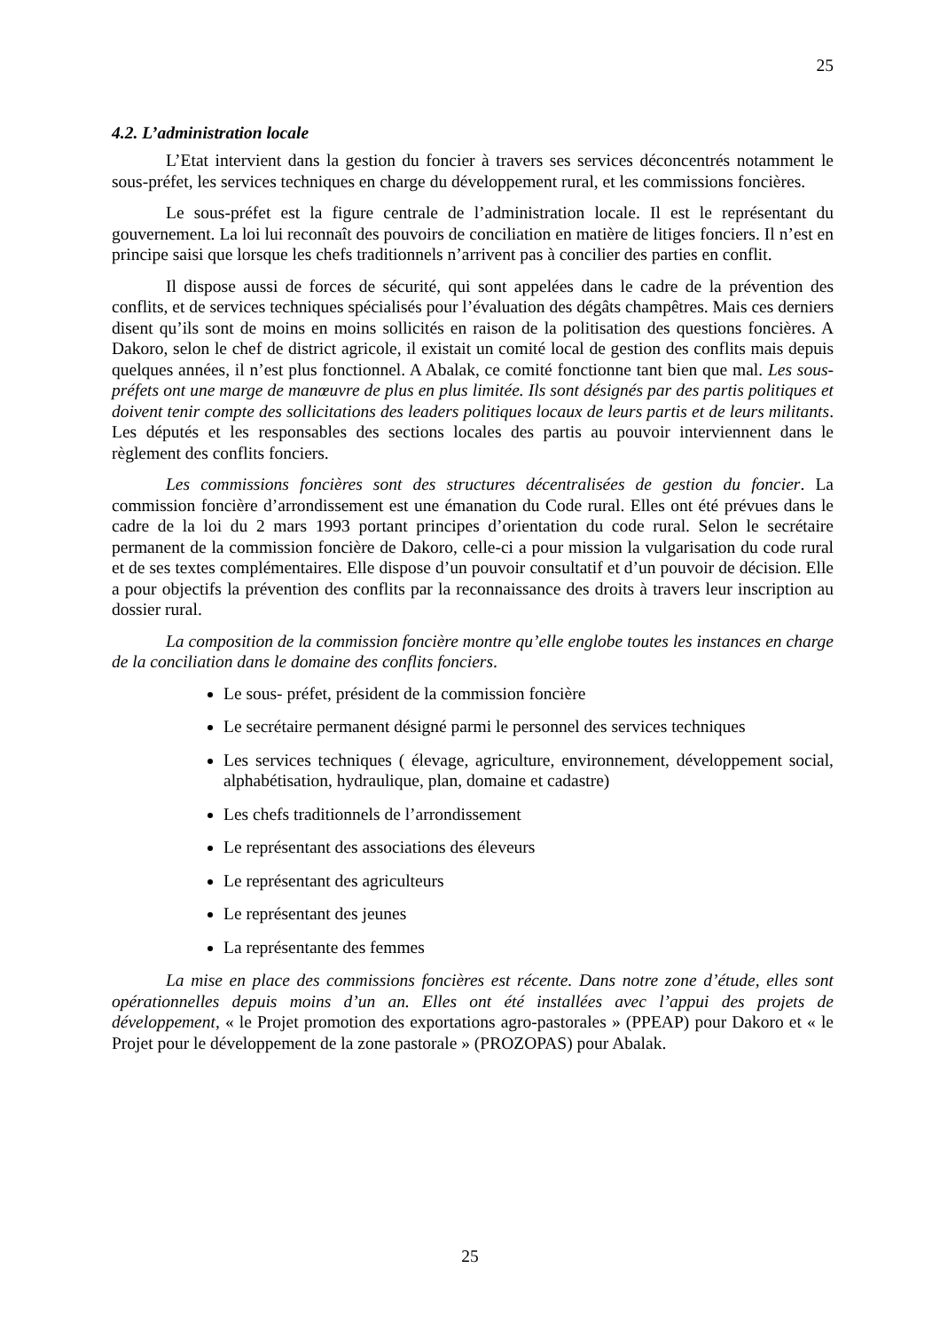25
4.2. L’administration locale
L’Etat intervient dans la gestion du foncier à travers ses services déconcentrés notamment le sous-préfet, les services techniques en charge du développement rural, et les commissions foncières.
Le sous-préfet est la figure centrale de l’administration locale. Il est le représentant du gouvernement. La loi lui reconnaît des pouvoirs de conciliation en matière de litiges fonciers. Il n’est en principe saisi que lorsque les chefs traditionnels n’arrivent pas à concilier des parties en conflit.
Il dispose aussi de forces de sécurité, qui sont appelées dans le cadre de la prévention des conflits, et de services techniques spécialisés pour l’évaluation des dégâts champêtres. Mais ces derniers disent qu’ils sont de moins en moins sollicités en raison de la politisation des questions foncières. A Dakoro, selon le chef de district agricole, il existait un comité local de gestion des conflits mais depuis quelques années, il n’est plus fonctionnel. A Abalak, ce comité fonctionne tant bien que mal. Les sous-préfets ont une marge de manœuvre de plus en plus limitée. Ils sont désignés par des partis politiques et doivent tenir compte des sollicitations des leaders politiques locaux de leurs partis et de leurs militants. Les députés et les responsables des sections locales des partis au pouvoir interviennent dans le règlement des conflits fonciers.
Les commissions foncières sont des structures décentralisées de gestion du foncier. La commission foncière d’arrondissement est une émanation du Code rural. Elles ont été prévues dans le cadre de la loi du 2 mars 1993 portant principes d’orientation du code rural. Selon le secrétaire permanent de la commission foncière de Dakoro, celle-ci a pour mission la vulgarisation du code rural et de ses textes complémentaires. Elle dispose d’un pouvoir consultatif et d’un pouvoir de décision. Elle a pour objectifs la prévention des conflits par la reconnaissance des droits à travers leur inscription au dossier rural.
La composition de la commission foncière montre qu’elle englobe toutes les instances en charge de la conciliation dans le domaine des conflits fonciers.
Le sous- préfet, président de la commission foncière
Le secrétaire permanent désigné parmi le personnel des services techniques
Les services techniques ( élevage, agriculture, environnement, développement social, alphabétisation, hydraulique, plan, domaine et cadastre)
Les chefs traditionnels de l’arrondissement
Le représentant des associations des éleveurs
Le représentant des agriculteurs
Le représentant des jeunes
La représentante des femmes
La mise en place des commissions foncières est récente. Dans notre zone d’étude, elles sont opérationnelles depuis moins d’un an. Elles ont été installées avec l’appui des projets de développement, « le Projet promotion des exportations agro-pastorales » (PPEAP) pour Dakoro et « le Projet pour le développement de la zone pastorale » (PROZOPAS) pour Abalak.
25